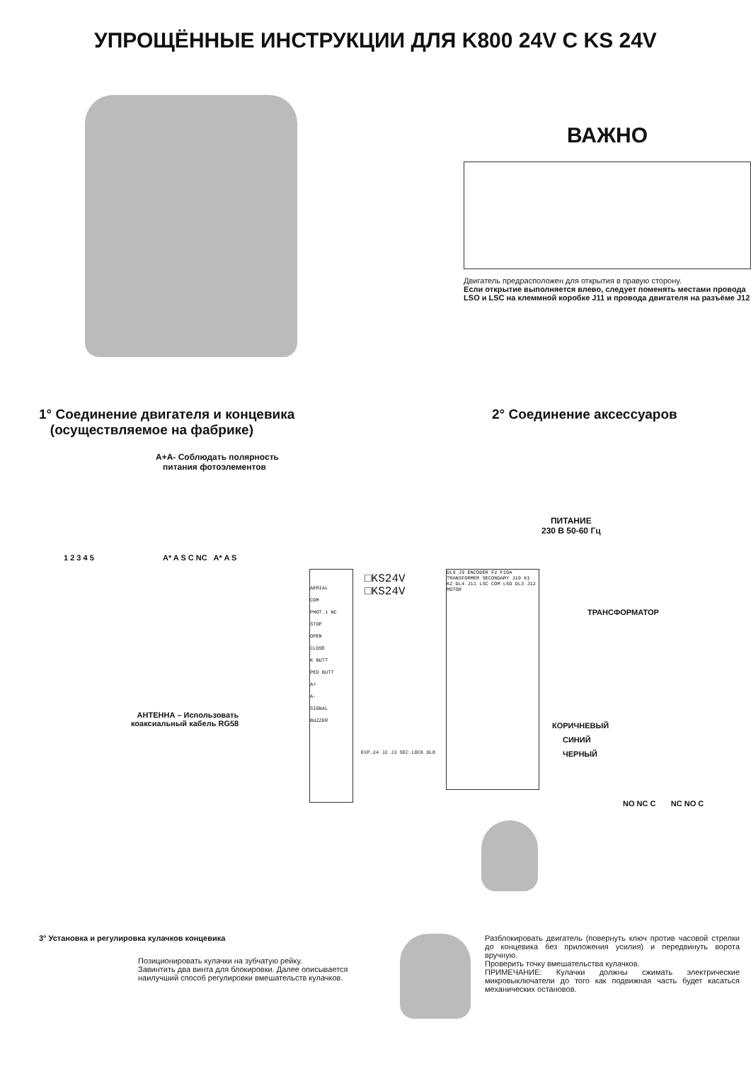УПРОЩЁННЫЕ ИНСТРУКЦИИ ДЛЯ K800 24V C KS 24V
ВАЖНО
Двигатель предрасположен для открытия в правую сторону.
Если открытие выполняется влево, следует поменять местами провода LSO и LSC на клеммной коробке J11 и провода двигателя на разъёме J12
1° Соединение двигателя и концевика
(осуществляемое на фабрике)
2° Соединение аксессуаров
A+A- Соблюдать полярность
питания фотоэлементов
1 2 3 4 5 A* A S C NC A* A S
AERIAL
COM
PHOT.1 NC
STOP
OPEN
CLOSE
K BUTT
PED BUTT
A+
A-
SIGNAL
BUZZER
□KS24V
□KS24V
DL9 J9 ENCODER F2 F10A TRANSFORMER SECONDARY J10 K1 K2 DL4 J11 LSC COM LSO DL3 J12 MOTOR
EXP.24 J2 J3 SEC.LOCK DL8
ПИТАНИЕ
230 В 50-60 Гц
ТРАНСФОРМАТОР
КОРИЧНЕВЫЙ
СИНИЙ
ЧЕРНЫЙ
NO NC C NC NO C
АНТЕННА – Использовать
коаксиальный кабель RG58
3° Установка и регулировка кулачков концевика
Позиционировать кулачки на зубчатую рейку.
Завинтить два винта для блокировки. Далее описывается наилучший способ регулировки вмешательств кулачков.
Разблокировать двигатель (повернуть ключ против часовой стрелки до концевика без приложения усилия) и передвинуть ворота вручную.
Проверить точку вмешательства кулачков.
ПРИМЕЧАНИЕ: Кулачки должны сжимать электрические микровыключатели до того как подвижная часть будет касаться механических остановов.